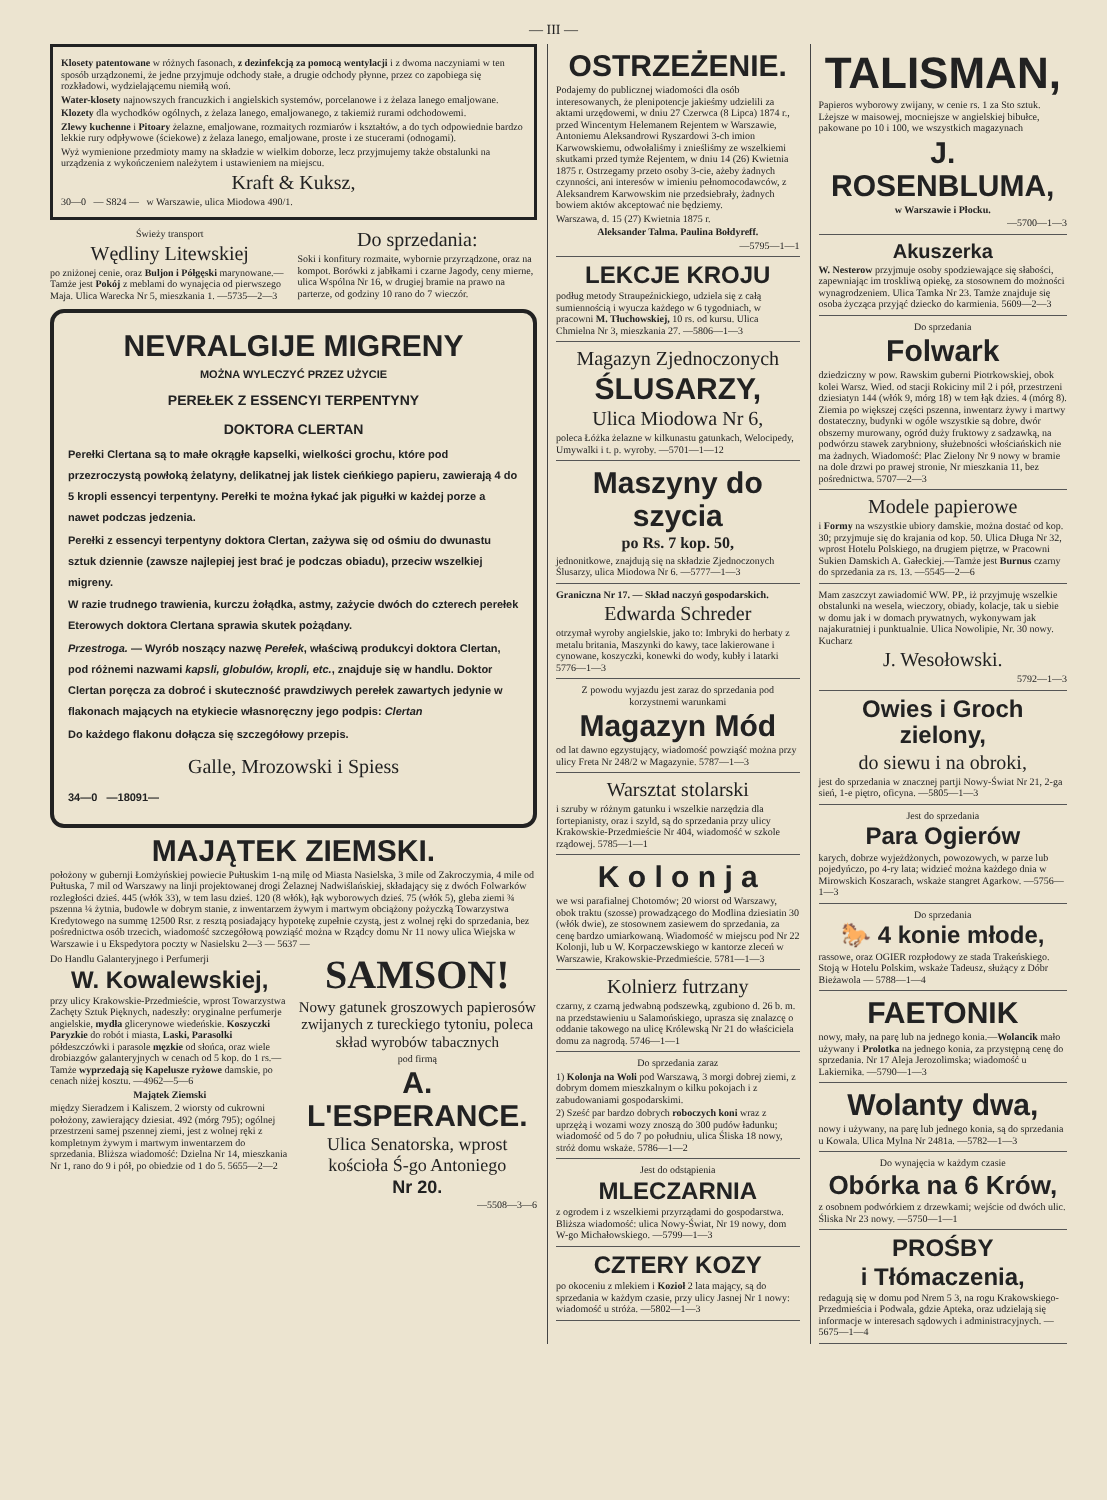— III —
Klosety patentowane w różnych fasonach, z dezinfekcją za pomocą wentylacji i z dwoma naczyniami w ten sposób urządzonemi, że jedne przyjmuje odchody stałe, a drugie odchody płynne, przez co zapobiega się rozkładowi, wydzielającemu niemiłą woń.
Water-klosety najnowszych francuzkich i angielskich systemów, porcelanowe i z żelaza lanego emaljowane.
Klozety dla wychodków ogólnych, z żelaza lanego, emaljowanego, z takiemiż rurami odchodowemi.
Zlewy kuchenne i Pitoary żelazne, emaljowane, rozmaitych rozmiarów i kształtów, a do tych odpowiednie bardzo lekkie rury odpływowe (ściekowe) z żelaza lanego, emaljowane, proste i ze stucerami (odnogami).
Wyż wymienione przedmioty mamy na składzie w wielkim doborze, lecz przyjmujemy także obstalunki na urządzenia z wykończeniem należytem i ustawieniem na miejscu.
Kraft & Kuksz,
30—0 — S824 — w Warszawie, ulica Miodowa 490/1.
Świeży transport
Wędliny Litewskiej
po zniżonej cenie, oraz Buljon i Półgęski marynowane.—Tamże jest Pokój z meblami do wynajęcia od pierwszego Maja. Ulica Wareckа Nr 5, mieszkania 1. —5735—2—3
Do sprzedania:
Soki i konfitury rozmaite, wybornie przyrządzone, oraz na kompot. Borówki z jabłkami i czarne Jagody, ceny mierne, ulica Wspólna Nr 16, w drugiej bramie na prawo na parterze, od godziny 10 rano do 7 wieczór.
NEVRALGIJE MIGRENY
MOŻNA WYLECZYĆ PRZEZ UŻYCIE
PEREŁEK Z ESSENCYI TERPENTYNY
DOKTORA CLERTAN
Perełki Clertana są to małe okrągłe kapselki, wielkości grochu, które pod przezroczystą powłoką żelatyny, delikatnej jak listek cieńkiego papieru, zawierają 4 do 5 kropli essencyi terpentyny. Perełki te można łykać jak pigułki w każdej porze a nawet podczas jedzenia.
Perełki z essencyi terpentyny doktora Clertan, zażywa się od ośmiu do dwunastu sztuk dziennie (zawsze najlepiej jest brać je podczas obiadu), przeciw wszelkiej migreny.
W razie trudnego trawienia, kurczu żołądka, astmy, zażycie dwóch do czterech perełek Eterowych doktora Clertana sprawia skutek pożądany.
Przestroga. — Wyrób noszący nazwę Perełek, właściwą produkcyi doktora Clertan, pod różnemi nazwami kapsli, globulów, kropli, etc., znajduje się w handlu. Doktor Clertan poręcza za dobroć i skuteczność prawdziwych perełek zawartych jedynie w flakonach mających na etykiecie własnoręczny jego podpis: Clertan
Do każdego flakonu dołącza się szczegółowy przepis.
Galle, Mrozowski i Spiess
34—0 —18091—
MAJĄTEK ZIEMSKI.
położony w gubernji Łomżyńskiej powiecie Pułtuskim 1-ną milę od Miasta Nasielska, 3 mile od Zakroczymia, 4 mile od Pułtuska, 7 mil od Warszawy na linji projektowanej drogi Żelaznej Nadwiślańskiej, składający się z dwóch Folwarków rozległości dzieś. 445 (włók 33), w tem lasu dzieś. 120 (8 włók), łąk wyborowych dzieś. 75 (włók 5), gleba ziemi ¾ pszenna ¼ żytnia, budowle w dobrym stanie, z inwentarzem żywym i martwym obciążony pożyczką Towarzystwa Kredytowego na summę 12500 Rsr. z resztą posiadający hypotekę zupełnie czystą, jest z wolnej ręki do sprzedania, bez pośrednictwa osób trzecich, wiadomość szczegółową powziąść można w Rządcy domu Nr 11 nowy ulica Wiejska w Warszawie i u Ekspedytora poczty w Nasielsku 2—3 — 5637 —
Do Handlu Galanteryjnego i Perfumerji
W. Kowalewskiej,
przy ulicy Krakowskie-Przedmieście, wprost Towarzystwa Zachęty Sztuk Pięknych, nadeszły: oryginalne perfumerje angielskie, mydła glicerynowe wiedeńskie. Koszyczki Paryzkie do robót i miasta, Laski, Parasolki półdeszczówki i parasole męzkie od słońca, oraz wiele drobiazgów galanteryjnych w cenach od 5 kop. do 1 rs.—Tamże wyprzedają się Kapelusze ryżowe damskie, po cenach niżej kosztu. —4962—5—6
Majątek Ziemski
między Sieradzem i Kaliszem. 2 wiorsty od cukrowni położony, zawierający dziesiat. 492 (mórg 795); ogólnej przestrzeni samej pszennej ziemi, jest z wolnej ręki z kompletnym żywym i martwym inwentarzem do sprzedania. Bliższa wiadomość: Dzielna Nr 14, mieszkania Nr 1, rano do 9 i pół, po obiedzie od 1 do 5. 5655—2—2
SAMSON!
Nowy gatunek groszowych papierosów zwijanych z tureckiego tytoniu, poleca skład wyrobów tabacznych
pod firmą
A. L'ESPERANCE.
Ulica Senatorska, wprost kościoła Ś-go Antoniego
Nr 20.
—5508—3—6
OSTRZEŻENIE.
Podajemy do publicznej wiadomości dla osób interesowanych, że plenipotencje jakieśmy udzielili za aktami urzędowemi, w dniu 27 Czerwca (8 Lipca) 1874 r., przed Wincentym Helemanem Rejentem w Warszawie, Antoniemu Aleksandrowi Ryszardowi 3-ch imion Karwowskiemu, odwołaliśmy i znieśliśmy ze wszelkiemi skutkami przed tymże Rejentem, w dniu 14 (26) Kwietnia 1875 r. Ostrzegamy przeto osoby 3-cie, ażeby żadnych czynności, ani interesów w imieniu pełnomocodawców, z Aleksandrem Karwowskim nie przedsiebrały, żadnych bowiem aktów akceptować nie będziemy.
Warszawa, d. 15 (27) Kwietnia 1875 r.
Aleksander Talma. Paulina Bołdyreff.
—5795—1—1
LEKCJE KROJU
podług metody Straupeźnickiego, udziela się z całą sumiennością i wyucza każdego w 6 tygodniach, w pracowni M. Tłuchowskiej, 10 rs. od kursu. Ulica Chmielna Nr 3, mieszkania 27. —5806—1—3
Magazyn Zjednoczonych
ŚLUSARZY,
Ulica Miodowa Nr 6,
poleca Łóżka żelazne w kilkunastu gatunkach, Welocipedy, Umywalki i t. p. wyroby. —5701—1—12
Maszyny do szycia
po Rs. 7 kop. 50,
jednonitkowe, znajdują się na składzie Zjednoczonych Ślusarzy, ulica Miodowa Nr 6. —5777—1—3
Graniczna Nr 17. — Skład naczyń gospodarskich.
Edwarda Schreder
otrzymał wyroby angielskie, jako to: Imbryki do herbaty z metalu britania, Maszynki do kawy, tace lakierowane i cynowane, koszyczki, konewki do wody, kubły i latarki 5776—1—3
Z powodu wyjazdu jest zaraz do sprzedania pod korzystnemi warunkami
Magazyn Mód
od lat dawno egzystujący, wiadomość powziąść można przy ulicy Freta Nr 248/2 w Magazynie. 5787—1—3
Warsztat stolarski
i szruby w różnym gatunku i wszelkie narzędzia dla fortepianisty, oraz i szyld, są do sprzedania przy ulicy Krakowskie-Przedmieście Nr 404, wiadomość w szkole rządowej. 5785—1—1
K o l o n j a
we wsi parafialnej Chotomów; 20 wiorst od Warszawy, obok traktu (szosse) prowadzącego do Modlina dziesiatin 30 (włók dwie), ze stosownem zasiewem do sprzedania, za cenę bardzo umiarkowaną. Wiadomość w miejscu pod Nr 22 Kolonji, lub u W. Korpaczewskiego w kantorze zleceń w Warszawie, Krakowskie-Przedmieście. 5781—1—3
Kolnierz futrzany
czarny, z czarną jedwabną podszewką, zgubiono d. 26 b. m. na przedstawieniu u Salamońskiego, uprasza się znalazcę o oddanie takowego na ulicę Królewską Nr 21 do właściciela domu za nagrodą. 5746—1—1
Do sprzedania zaraz
1) Kolonja na Woli pod Warszawą, 3 morgi dobrej ziemi, z dobrym domem mieszkalnym o kilku pokojach i z zabudowaniami gospodarskimi.
2) Sześć par bardzo dobrych roboczych koni wraz z uprzężą i wozami wozy znoszą do 300 pudów ładunku; wiadomość od 5 do 7 po południu, ulica Śliska 18 nowy, stróż domu wskaże. 5786—1—2
Jest do odstąpienia
MLECZARNIA
z ogrodem i z wszelkiemi przyrządami do gospodarstwa. Bliższa wiadomość: ulica Nowy-Świat, Nr 19 nowy, dom W-go Michałowskiego. —5799—1—3
CZTERY KOZY
po okoceniu z mlekiem i Kozioł 2 lata mający, są do sprzedania w każdym czasie, przy ulicy Jasnej Nr 1 nowy: wiadomość u stróża. —5802—1—3
TALISMAN,
Papieros wyborowy zwijany, w cenie rs. 1 za Sto sztuk. Lżejsze w maisowej, mocniejsze w angielskiej bibułce, pakowane po 10 i 100, we wszystkich magazynach
J. ROSENBLUMA,
w Warszawie i Płocku.
—5700—1—3
Akuszerka
W. Nesterow przyjmuje osoby spodziewające się słabości, zapewniając im troskliwą opiekę, za stosownem do możności wynagrodzeniem. Ulica Tamka Nr 23. Tamże znajduje się osoba życząca przyjąć dziecko do karmienia. 5609—2—3
Do sprzedania
Folwark
dziedziczny w pow. Rawskim guberni Piotrkowskiej, obok kolei Warsz. Wied. od stacji Rokiciny mil 2 i pół, przestrzeni dziesiatyn 144 (włók 9, mórg 18) w tem łąk dzies. 4 (mórg 8). Ziemia po większej części pszenna, inwentarz żywy i martwy dostateczny, budynki w ogóle wszystkie są dobre, dwór obszerny murowany, ogród duży fruktowy z sadzawką, na podwórzu stawek zarybniony, służebności włościańskich nie ma żadnych. Wiadomość: Plac Zielony Nr 9 nowy w bramie na dole drzwi po prawej stronie, Nr mieszkania 11, bez pośrednictwa. 5707—2—3
Modele papierowe
i Formy na wszystkie ubiory damskie, można dostać od kop. 30; przyjmuje się do krajania od kop. 50. Ulica Długa Nr 32, wprost Hotelu Polskiego, na drugiem piętrze, w Pracowni Sukien Damskich A. Gałeckiej.—Tamże jest Burnus czarny do sprzedania za rs. 13. —5545—2—6
Mam zaszczyt zawiadomić WW. PP., iż przyjmuję wszelkie obstalunki na wesela, wieczory, obiady, kolacje, tak u siebie w domu jak i w domach prywatnych, wykonywam jak najakuratniej i punktualnie. Ulica Nowolipie, Nr. 30 nowy. Kucharz
J. Wesołowski.
5792—1—3
Owies i Groch zielony,
do siewu i na obroki,
jest do sprzedania w znacznej partji Nowy-Świat Nr 21, 2-ga sień, 1-e piętro, oficyna. —5805—1—3
Jest do sprzedania
Para Ogierów
karych, dobrze wyjeżdżonych, powozowych, w parze lub pojedyńczo, po 4-ry lata; widzieć można każdego dnia w Mirowskich Koszarach, wskaże stangret Agarkow. —5756—1—3
Do sprzedania
🐎 4 konie młode,
rassowe, oraz OGIER rozpłodowy ze stada Trakeńskiego. Stoją w Hotelu Polskim, wskaże Tadeusz, służący z Dóbr Bieżawola — 5788—1—4
FAETONIK
nowy, mały, na parę lub na jednego konia.—Wolancik mało używany i Prolotka na jednego konia, za przystępną cenę do sprzedania. Nr 17 Aleja Jerozolimska; wiadomość u Lakiernika. —5790—1—3
Wolanty dwa,
nowy i używany, na parę lub jednego konia, są do sprzedania u Kowala. Ulica Mylna Nr 2481a. —5782—1—3
Do wynajęcia w każdym czasie
Obórka na 6 Krów,
z osobnem podwórkiem z drzewkami; wejście od dwóch ulic. Śliska Nr 23 nowy. —5750—1—1
PROŚBY
i Tłómaczenia,
redagują się w domu pod Nrem 5 3, na rogu Krakowskiego-Przedmieścia i Podwala, gdzie Apteka, oraz udzielają się informacje w interesach sądowych i administracyjnych. —5675—1—4